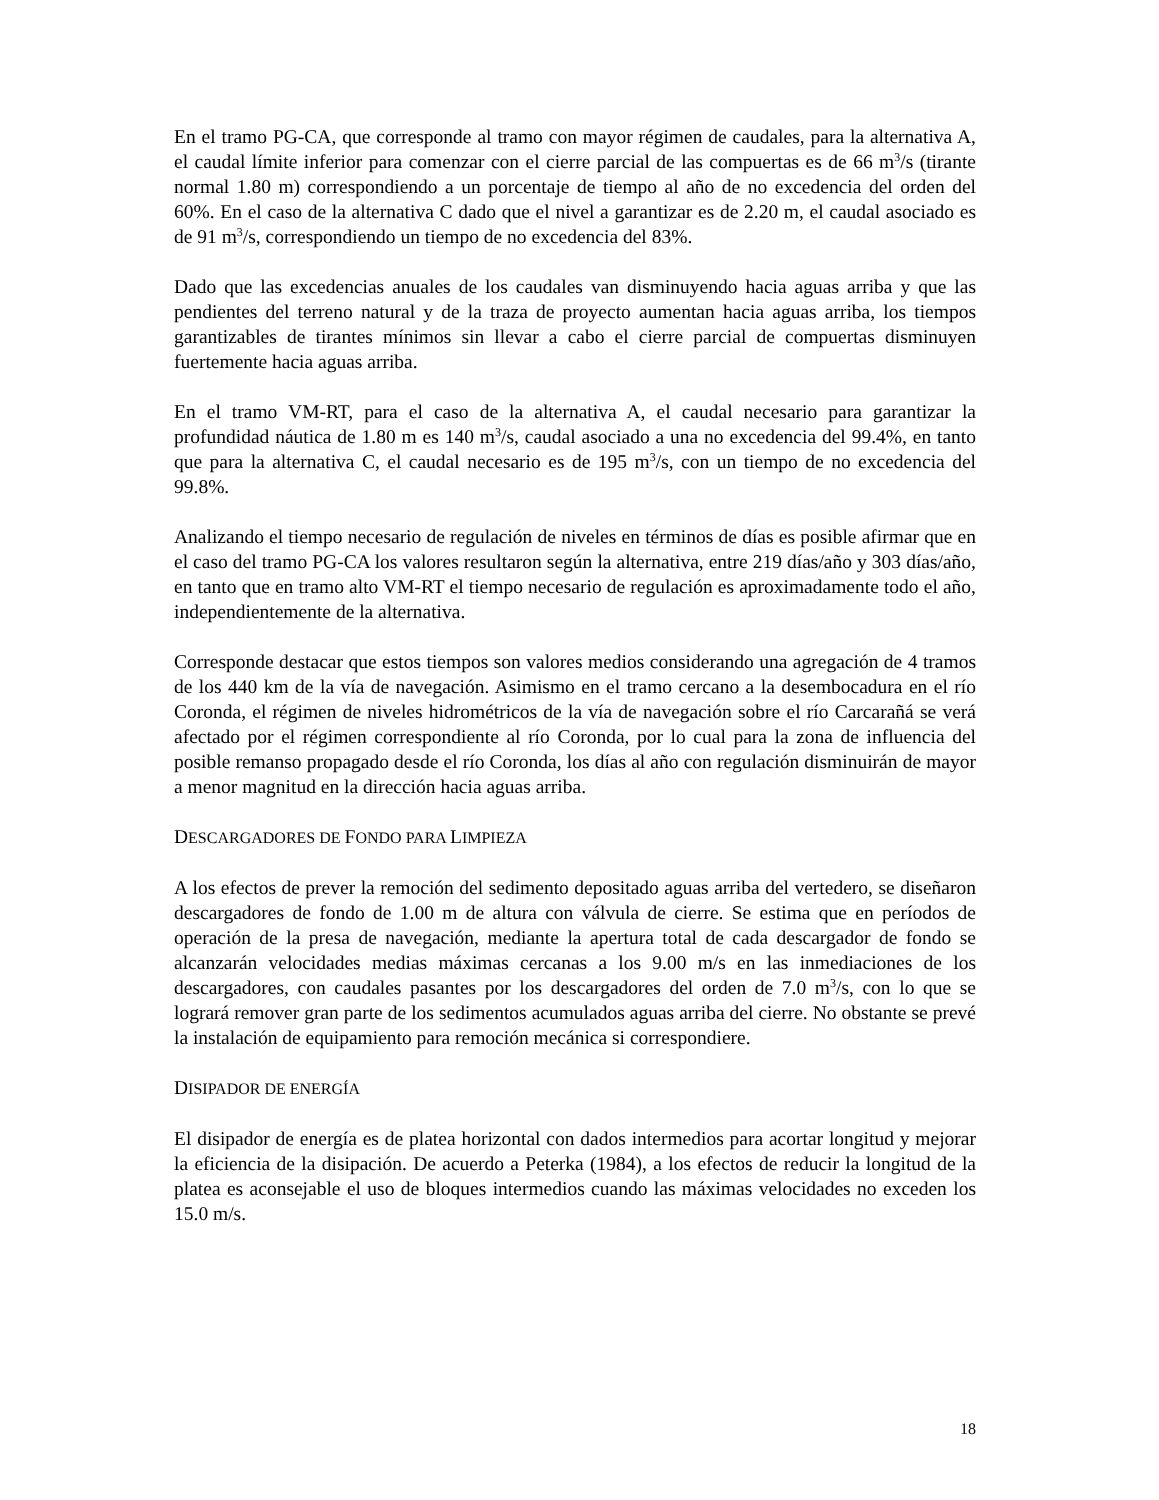En el tramo PG-CA, que corresponde al tramo con mayor régimen de caudales, para la alternativa A, el caudal límite inferior para comenzar con el cierre parcial de las compuertas es de 66 m<sup>3</sup>/s (tirante normal 1.80 m) correspondiendo a un porcentaje de tiempo al año de no excedencia del orden del 60%. En el caso de la alternativa C dado que el nivel a garantizar es de 2.20 m, el caudal asociado es de 91 m<sup>3</sup>/s, correspondiendo un tiempo de no excedencia del 83%.
Dado que las excedencias anuales de los caudales van disminuyendo hacia aguas arriba y que las pendientes del terreno natural y de la traza de proyecto aumentan hacia aguas arriba, los tiempos garantizables de tirantes mínimos sin llevar a cabo el cierre parcial de compuertas disminuyen fuertemente hacia aguas arriba.
En el tramo VM-RT, para el caso de la alternativa A, el caudal necesario para garantizar la profundidad náutica de 1.80 m es 140 m<sup>3</sup>/s, caudal asociado a una no excedencia del 99.4%, en tanto que para la alternativa C, el caudal necesario es de 195 m<sup>3</sup>/s, con un tiempo de no excedencia del 99.8%.
Analizando el tiempo necesario de regulación de niveles en términos de días es posible afirmar que en el caso del tramo PG-CA los valores resultaron según la alternativa, entre 219 días/año y 303 días/año, en tanto que en tramo alto VM-RT el tiempo necesario de regulación es aproximadamente todo el año, independientemente de la alternativa.
Corresponde destacar que estos tiempos son valores medios considerando una agregación de 4 tramos de los 440 km de la vía de navegación. Asimismo en el tramo cercano a la desembocadura en el río Coronda, el régimen de niveles hidrométricos de la vía de navegación sobre el río Carcarañá se verá afectado por el régimen correspondiente al río Coronda, por lo cual para la zona de influencia del posible remanso propagado desde el río Coronda, los días al año con regulación disminuirán de mayor a menor magnitud en la dirección hacia aguas arriba.
DESCARGADORES DE FONDO PARA LIMPIEZA
A los efectos de prever la remoción del sedimento depositado aguas arriba del vertedero, se diseñaron descargadores de fondo de 1.00 m de altura con válvula de cierre. Se estima que en períodos de operación de la presa de navegación, mediante la apertura total de cada descargador de fondo se alcanzarán velocidades medias máximas cercanas a los 9.00 m/s en las inmediaciones de los descargadores, con caudales pasantes por los descargadores del orden de 7.0 m<sup>3</sup>/s, con lo que se logrará remover gran parte de los sedimentos acumulados aguas arriba del cierre. No obstante se prevé la instalación de equipamiento para remoción mecánica si correspondiere.
DISIPADOR DE ENERGÍA
El disipador de energía es de platea horizontal con dados intermedios para acortar longitud y mejorar la eficiencia de la disipación. De acuerdo a Peterka (1984), a los efectos de reducir la longitud de la platea es aconsejable el uso de bloques intermedios cuando las máximas velocidades no exceden los 15.0 m/s.
18